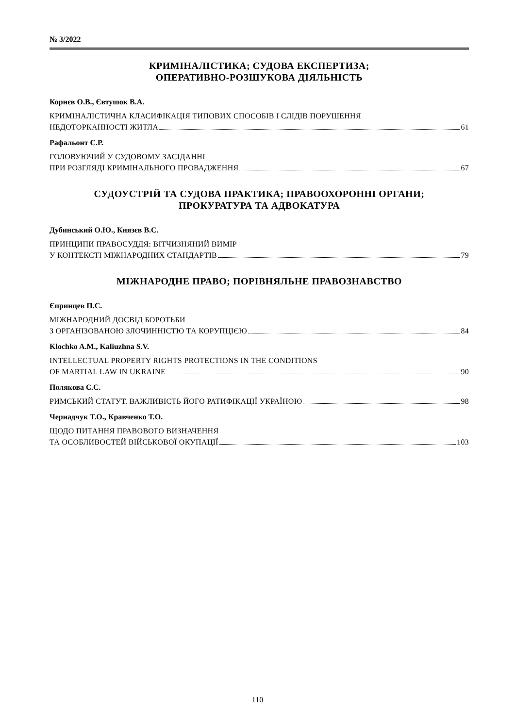№ 3/2022
КРИМІНАЛІСТИКА; СУДОВА ЕКСПЕРТИЗА;
ОПЕРАТИВНО-РОЗШУКОВА ДІЯЛЬНІСТЬ
Корнєв О.В., Євтушок В.А.
КРИМІНАЛІСТИЧНА КЛАСИФІКАЦІЯ ТИПОВИХ СПОСОБІВ І СЛІДІВ ПОРУШЕННЯ
НЕДОТОРКАННОСТІ ЖИТЛА 61
Рафальонт С.Р.
ГОЛОВУЮЧИЙ У СУДОВОМУ ЗАСІДАННІ
ПРИ РОЗГЛЯДІ КРИМІНАЛЬНОГО ПРОВАДЖЕННЯ 67
СУДОУСТРІЙ ТА СУДОВА ПРАКТИКА; ПРАВООХОРОННІ ОРГАНИ;
ПРОКУРАТУРА ТА АДВОКАТУРА
Дубинський О.Ю., Князєв В.С.
ПРИНЦИПИ ПРАВОСУДДЯ: ВІТЧИЗНЯНИЙ ВИМІР
У КОНТЕКСТІ МІЖНАРОДНИХ СТАНДАРТІВ 79
МІЖНАРОДНЕ ПРАВО; ПОРІВНЯЛЬНЕ ПРАВОЗНАВСТВО
Єпринцев П.С.
МІЖНАРОДНИЙ ДОСВІД БОРОТЬБИ
З ОРГАНІЗОВАНОЮ ЗЛОЧИННІСТЮ ТА КОРУПЦІЄЮ 84
Klochko A.M., Kaliuzhna S.V.
INTELLECTUAL PROPERTY RIGHTS PROTECTIONS IN THE CONDITIONS
OF MARTIAL LAW IN UKRAINE 90
Полякова Є.С.
РИМСЬКИЙ СТАТУТ. ВАЖЛИВІСТЬ ЙОГО РАТИФІКАЦІЇ УКРАЇНОЮ 98
Чернадчук Т.О., Кравченко Т.О.
ЩОДО ПИТАННЯ ПРАВОВОГО ВИЗНАЧЕННЯ
ТА ОСОБЛИВОСТЕЙ ВІЙСЬКОВОЇ ОКУПАЦІЇ 103
110